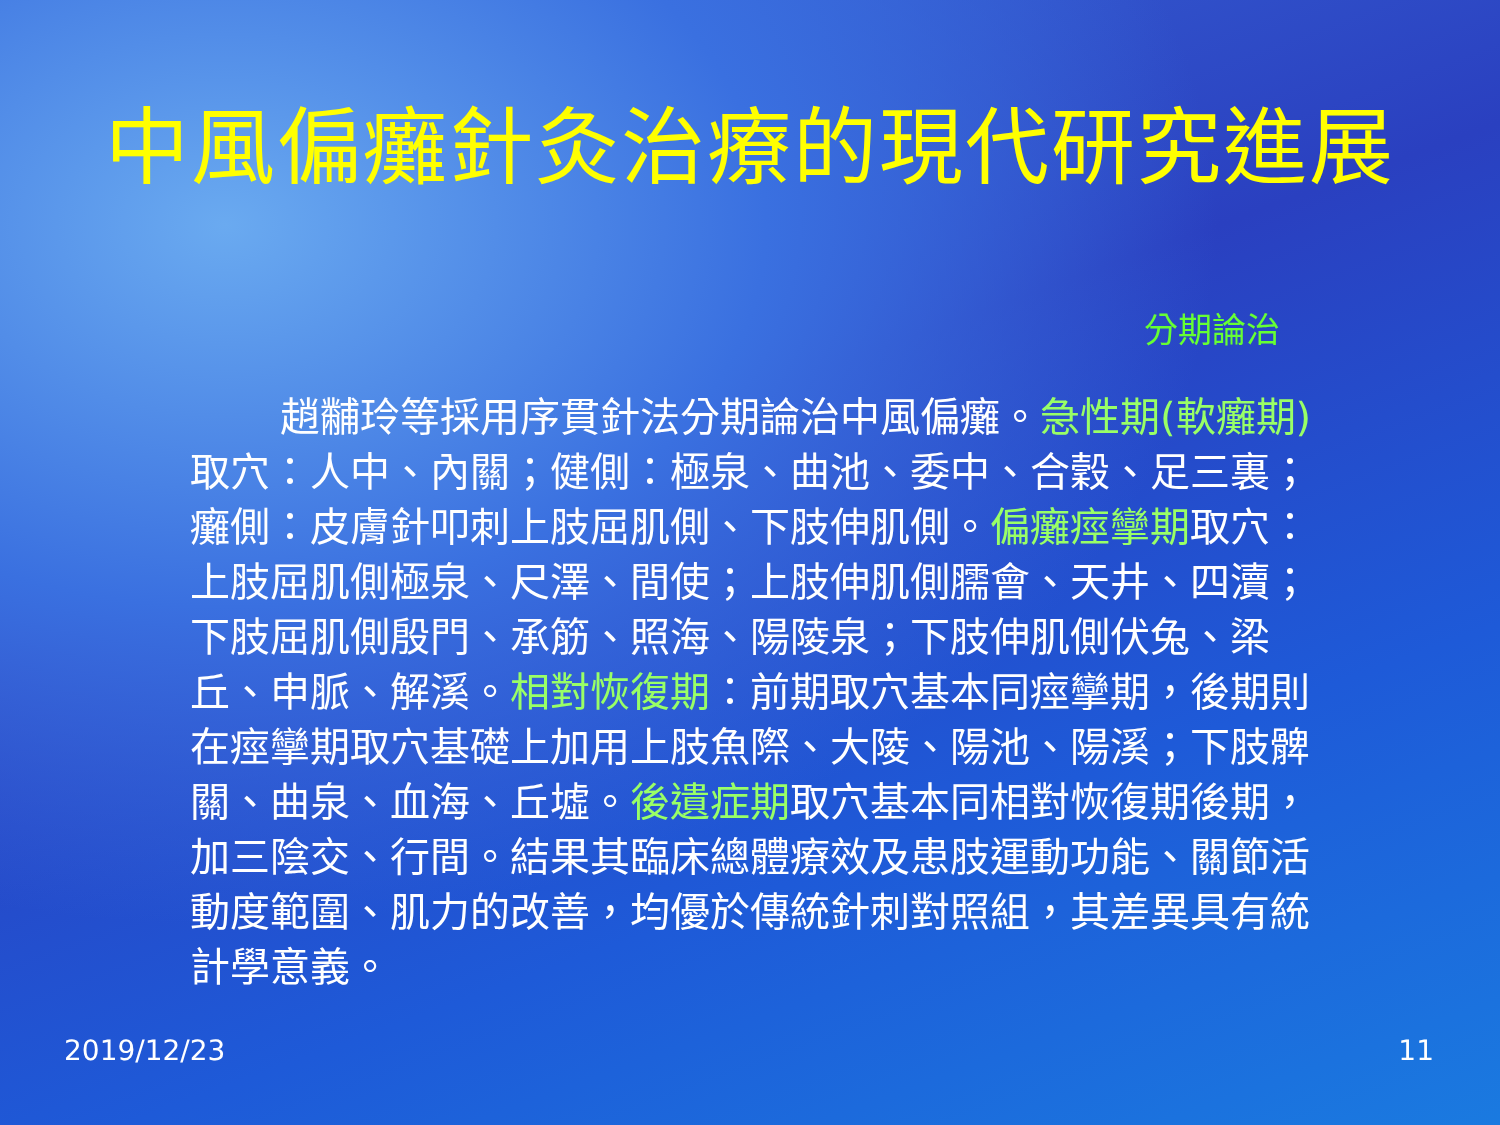中風偏癱針灸治療的現代研究進展
分期論治
趙黼玲等採用序貫針法分期論治中風偏癱。急性期(軟癱期) 取穴：人中、內關；健側：極泉、曲池、委中、合穀、足三裏；癱側：皮膚針叩刺上肢屈肌側、下肢伸肌側。偏癱痙攣期取穴：上肢屈肌側極泉、尺澤、間使；上肢伸肌側臑會、天井、四瀆；下肢屈肌側殷門、承筋、照海、陽陵泉；下肢伸肌側伏兔、梁丘、申脈、解溪。相對恢復期：前期取穴基本同痙攣期，後期則在痙攣期取穴基礎上加用上肢魚際、大陵、陽池、陽溪；下肢髀關、曲泉、血海、丘墟。後遺症期取穴基本同相對恢復期後期，加三陰交、行間。結果其臨床總體療效及患肢運動功能、關節活動度範圍、肌力的改善，均優於傳統針刺對照組，其差異具有統計學意義。
2019/12/23 11